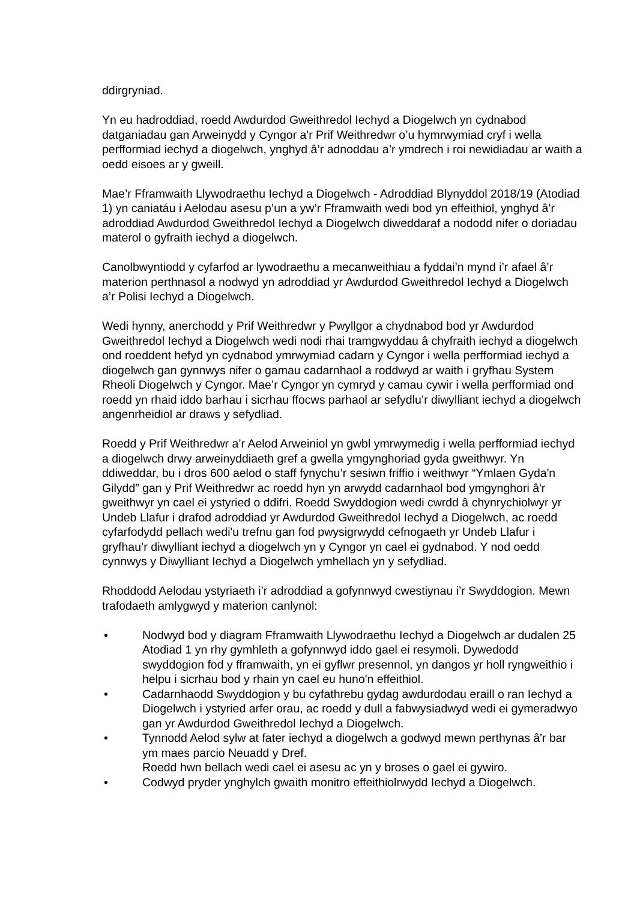ddirgryniad.
Yn eu hadroddiad, roedd Awdurdod Gweithredol Iechyd a Diogelwch yn cydnabod datganiadau gan Arweinydd y Cyngor a'r Prif Weithredwr o’u hymrwymiad cryf i wella perfformiad iechyd a diogelwch, ynghyd â’r adnoddau a’r ymdrech i roi newidiadau ar waith a oedd eisoes ar y gweill.
Mae’r Fframwaith Llywodraethu Iechyd a Diogelwch - Adroddiad Blynyddol 2018/19 (Atodiad 1) yn caniatáu i Aelodau asesu p’un a yw’r Fframwaith wedi bod yn effeithiol, ynghyd â’r adroddiad Awdurdod Gweithredol Iechyd a Diogelwch diweddaraf a nododd nifer o doriadau materol o gyfraith iechyd a diogelwch.
Canolbwyntiodd y cyfarfod ar lywodraethu a mecanweithiau a fyddai’n mynd i’r afael â’r materion perthnasol a nodwyd yn adroddiad yr Awdurdod Gweithredol Iechyd a Diogelwch a’r Polisi Iechyd a Diogelwch.
Wedi hynny, anerchodd y Prif Weithredwr y Pwyllgor a chydnabod bod yr Awdurdod Gweithredol Iechyd a Diogelwch wedi nodi rhai tramgwyddau â chyfraith iechyd a diogelwch ond roeddent hefyd yn cydnabod ymrwymiad cadarn y Cyngor i wella perfformiad iechyd a diogelwch gan gynnwys nifer o gamau cadarnhaol a roddwyd ar waith i gryfhau System Rheoli Diogelwch y Cyngor. Mae’r Cyngor yn cymryd y camau cywir i wella perfformiad ond roedd yn rhaid iddo barhau i sicrhau ffocws parhaol ar sefydlu’r diwylliant iechyd a diogelwch angenrheidiol ar draws y sefydliad.
Roedd y Prif Weithredwr a’r Aelod Arweiniol yn gwbl ymrwymedig i wella perfformiad iechyd a diogelwch drwy arweinyddiaeth gref a gwella ymgynghoriad gyda gweithwyr. Yn ddiweddar, bu i dros 600 aelod o staff fynychu’r sesiwn friffio i weithwyr “Ymlaen Gyda'n Gilydd” gan y Prif Weithredwr ac roedd hyn yn arwydd cadarnhaol bod ymgynghori â'r gweithwyr yn cael ei ystyried o ddifri. Roedd Swyddogion wedi cwrdd â chynrychiolwyr yr Undeb Llafur i drafod adroddiad yr Awdurdod Gweithredol Iechyd a Diogelwch, ac roedd cyfarfodydd pellach wedi'u trefnu gan fod pwysigrwydd cefnogaeth yr Undeb Llafur i gryfhau’r diwylliant iechyd a diogelwch yn y Cyngor yn cael ei gydnabod. Y nod oedd cynnwys y Diwylliant Iechyd a Diogelwch ymhellach yn y sefydliad.
Rhoddodd Aelodau ystyriaeth i’r adroddiad a gofynnwyd cwestiynau i’r Swyddogion. Mewn trafodaeth amlygwyd y materion canlynol:
• Nodwyd bod y diagram Fframwaith Llywodraethu Iechyd a Diogelwch ar dudalen 25 Atodiad 1 yn rhy gymhleth a gofynnwyd iddo gael ei resymoli. Dywedodd swyddogion fod y fframwaith, yn ei gyflwr presennol, yn dangos yr holl ryngweithio i helpu i sicrhau bod y rhain yn cael eu huno'n effeithiol.
• Cadarnhaodd Swyddogion y bu cyfathrebu gydag awdurdodau eraill o ran Iechyd a Diogelwch i ystyried arfer orau, ac roedd y dull a fabwysiadwyd wedi ei gymeradwyo gan yr Awdurdod Gweithredol Iechyd a Diogelwch.
• Tynnodd Aelod sylw at fater iechyd a diogelwch a godwyd mewn perthynas â'r bar ym maes parcio Neuadd y Dref.
Roedd hwn bellach wedi cael ei asesu ac yn y broses o gael ei gywiro.
• Codwyd pryder ynghylch gwaith monitro effeithiolrwydd Iechyd a Diogelwch.